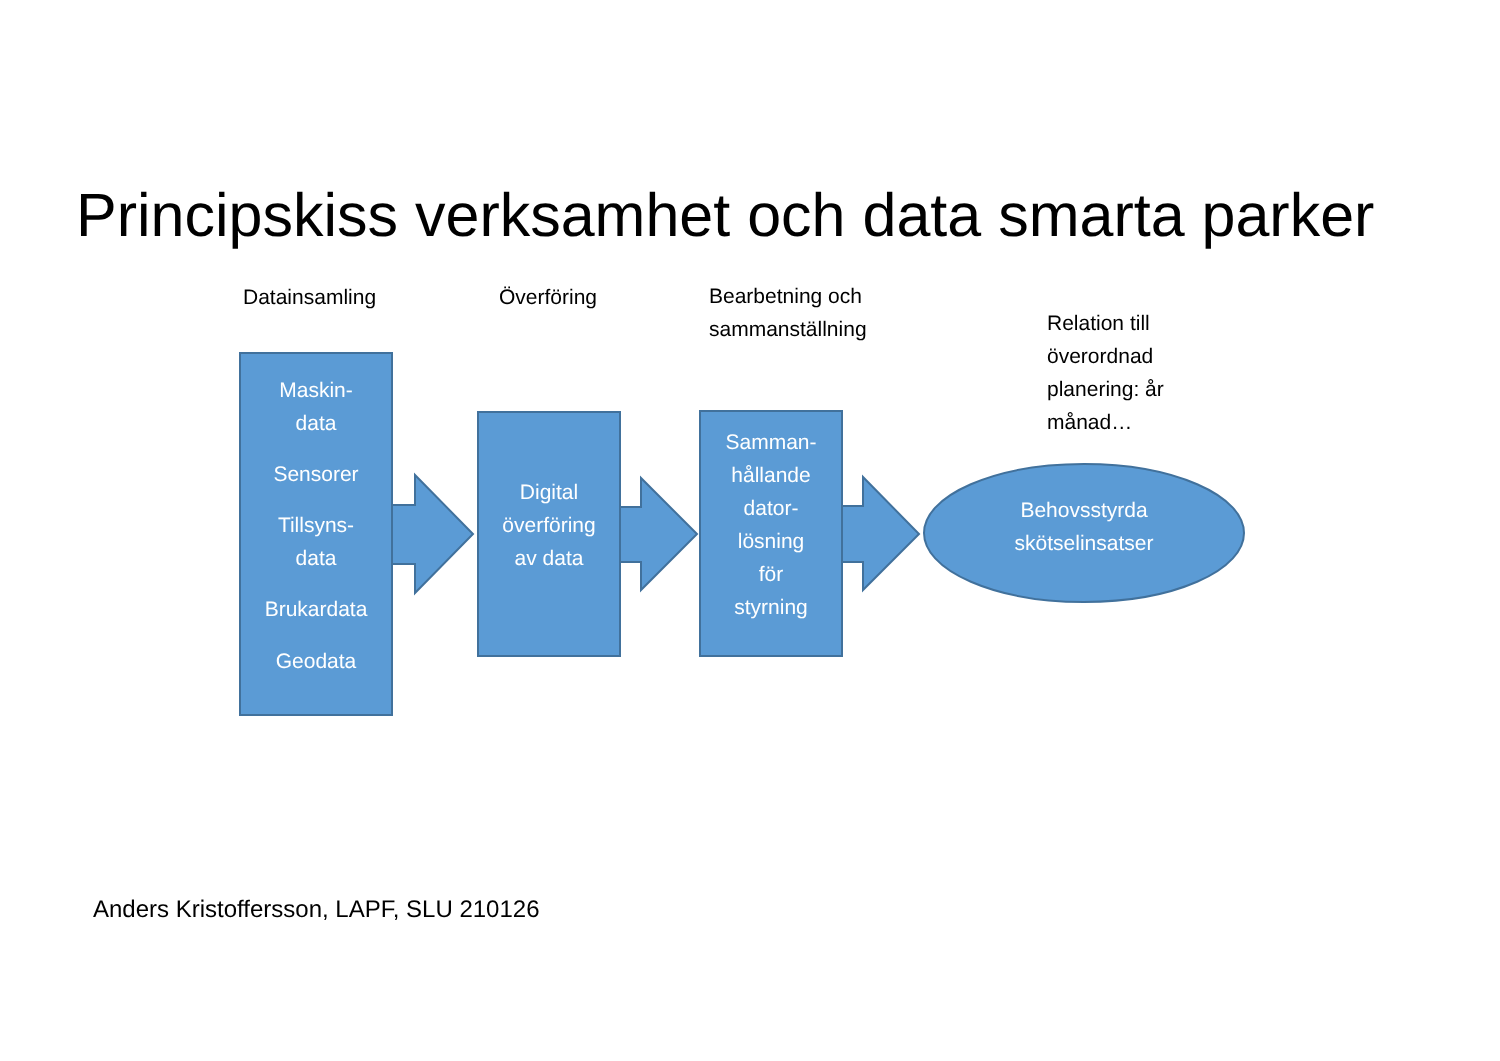Principskiss verksamhet och data smarta parker
Datainsamling Överföring
Bearbetning och
sammanställning
Relation till
överordnad
planering: år
månad…
Maskin-
data
Sensorer
Tillsyns-
data
Brukardata
Geodata
Digital
överföring
av data
Samman-
hållande
dator-
lösning
för
styrning
Behovsstyrda
skötselinsatser
Anders Kristoffersson, LAPF, SLU 210126